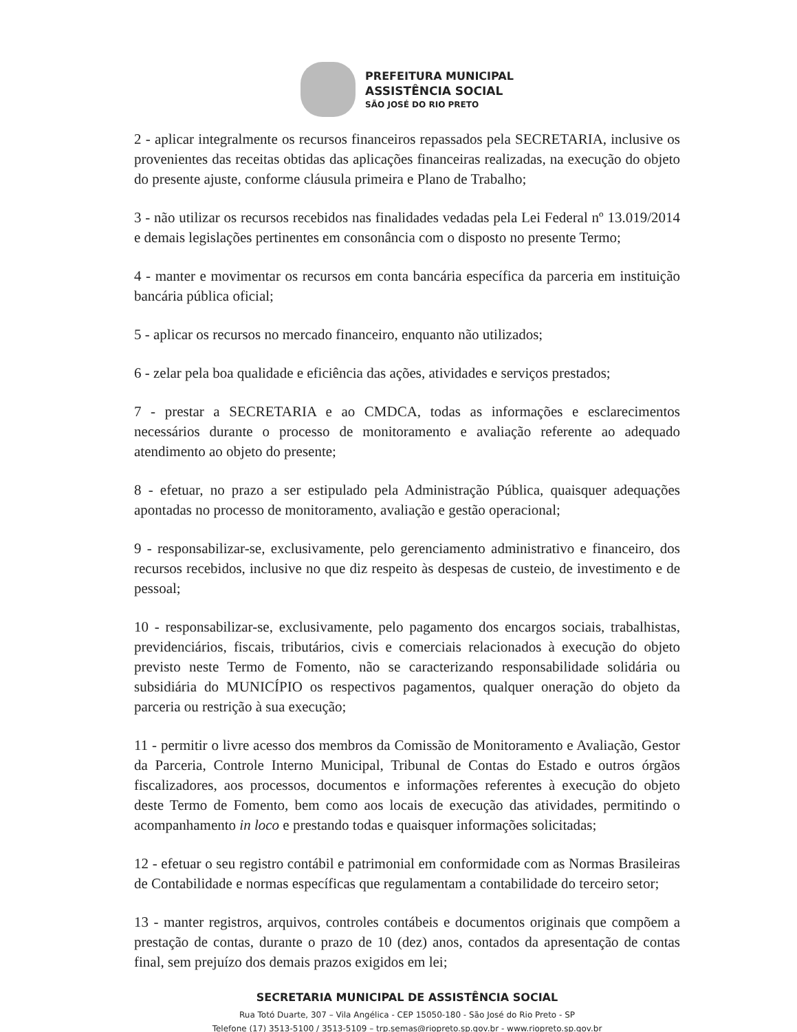PREFEITURA MUNICIPAL
ASSISTÊNCIA SOCIAL
SÃO JOSÉ DO RIO PRETO
2 - aplicar integralmente os recursos financeiros repassados pela SECRETARIA, inclusive os provenientes das receitas obtidas das aplicações financeiras realizadas, na execução do objeto do presente ajuste, conforme cláusula primeira e Plano de Trabalho;
3 - não utilizar os recursos recebidos nas finalidades vedadas pela Lei Federal nº 13.019/2014 e demais legislações pertinentes em consonância com o disposto no presente Termo;
4 - manter e movimentar os recursos em conta bancária específica da parceria em instituição bancária pública oficial;
5 - aplicar os recursos no mercado financeiro, enquanto não utilizados;
6 - zelar pela boa qualidade e eficiência das ações, atividades e serviços prestados;
7 - prestar a SECRETARIA e ao CMDCA, todas as informações e esclarecimentos necessários durante o processo de monitoramento e avaliação referente ao adequado atendimento ao objeto do presente;
8 - efetuar, no prazo a ser estipulado pela Administração Pública, quaisquer adequações apontadas no processo de monitoramento, avaliação e gestão operacional;
9 - responsabilizar-se, exclusivamente, pelo gerenciamento administrativo e financeiro, dos recursos recebidos, inclusive no que diz respeito às despesas de custeio, de investimento e de pessoal;
10 - responsabilizar-se, exclusivamente, pelo pagamento dos encargos sociais, trabalhistas, previdenciários, fiscais, tributários, civis e comerciais relacionados à execução do objeto previsto neste Termo de Fomento, não se caracterizando responsabilidade solidária ou subsidiária do MUNICÍPIO os respectivos pagamentos, qualquer oneração do objeto da parceria ou restrição à sua execução;
11 - permitir o livre acesso dos membros da Comissão de Monitoramento e Avaliação, Gestor da Parceria, Controle Interno Municipal, Tribunal de Contas do Estado e outros órgãos fiscalizadores, aos processos, documentos e informações referentes à execução do objeto deste Termo de Fomento, bem como aos locais de execução das atividades, permitindo o acompanhamento in loco e prestando todas e quaisquer informações solicitadas;
12 - efetuar o seu registro contábil e patrimonial em conformidade com as Normas Brasileiras de Contabilidade e normas específicas que regulamentam a contabilidade do terceiro setor;
13 - manter registros, arquivos, controles contábeis e documentos originais que compõem a prestação de contas, durante o prazo de 10 (dez) anos, contados da apresentação de contas final, sem prejuízo dos demais prazos exigidos em lei;
SECRETARIA MUNICIPAL DE ASSISTÊNCIA SOCIAL
Rua Totó Duarte, 307 – Vila Angélica - CEP 15050-180 - São José do Rio Preto - SP
Telefone (17) 3513-5100 / 3513-5109 – trp.semas@riopreto.sp.gov.br - www.riopreto.sp.gov.br